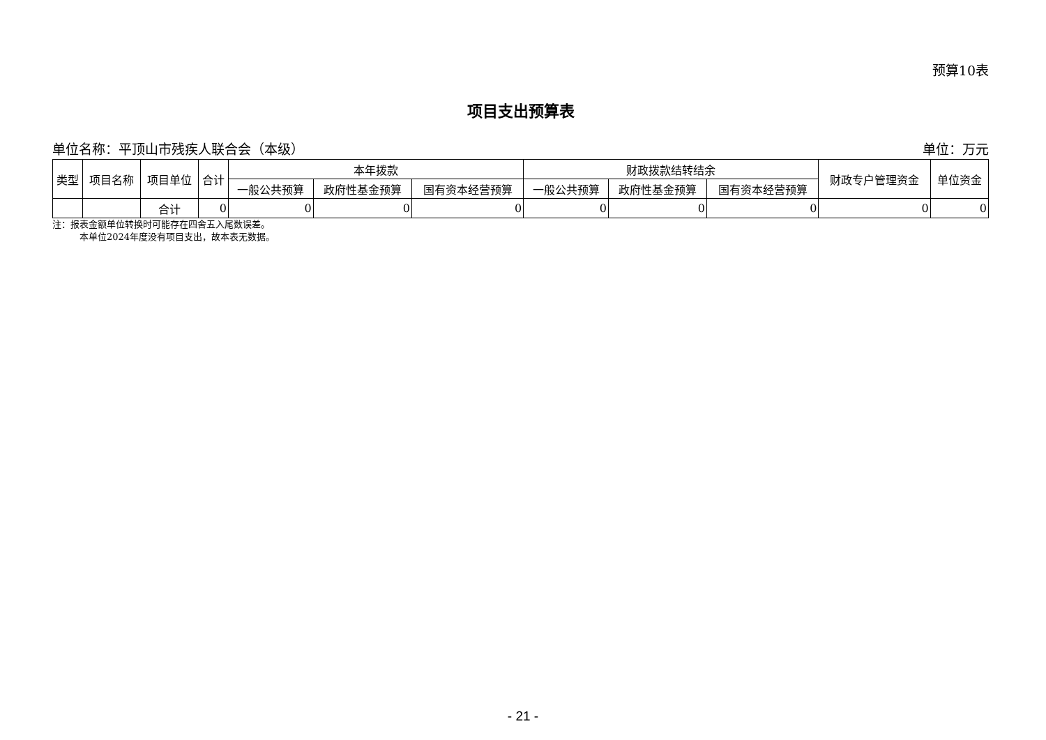预算10表
项目支出预算表
单位名称：平顶山市残疾人联合会（本级） 单位：万元
| 类型 | 项目名称 | 项目单位 | 合计 | 本年拨款 | | | 财政拨款结转结余 | | | 财政专户管理资金 | 单位资金 |
| --- | --- | --- | --- | --- | --- | --- | --- | --- | --- | --- | --- |
| | | | | 一般公共预算 | 政府性基金预算 | 国有资本经营预算 | 一般公共预算 | 政府性基金预算 | 国有资本经营预算 | | |
| | | 合计 | 0 | 0 | 0 | 0 | 0 | 0 | 0 | 0 | 0 |
注：报表金额单位转换时可能存在四舍五入尾数误差。
   本单位2024年度没有项目支出，故本表无数据。
- 21 -